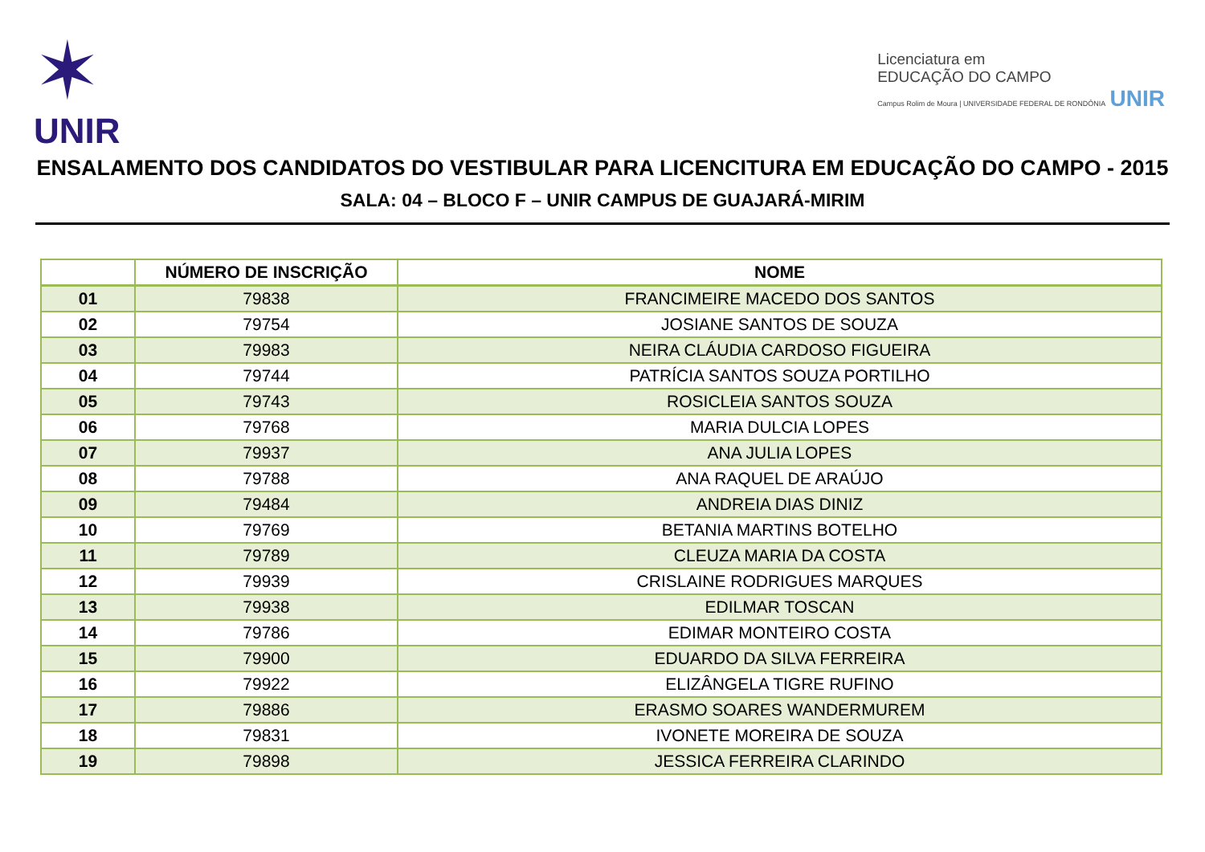✶
UNIR
Licenciatura em
EDUCAÇÃO DO CAMPO
Campus Rolim de Moura | UNIVERSIDADE FEDERAL DE RONDÔNIA UNIR
ENSALAMENTO DOS CANDIDATOS DO VESTIBULAR PARA LICENCITURA EM EDUCAÇÃO DO CAMPO - 2015
SALA: 04 – BLOCO F – UNIR CAMPUS DE GUAJARÁ-MIRIM
| | NÚMERO DE INSCRIÇÃO | NOME |
| --- | --- | --- |
| 01 | 79838 | FRANCIMEIRE MACEDO DOS SANTOS |
| 02 | 79754 | JOSIANE SANTOS DE SOUZA |
| 03 | 79983 | NEIRA CLÁUDIA CARDOSO FIGUEIRA |
| 04 | 79744 | PATRÍCIA SANTOS SOUZA PORTILHO |
| 05 | 79743 | ROSICLEIA SANTOS SOUZA |
| 06 | 79768 | MARIA DULCIA LOPES |
| 07 | 79937 | ANA JULIA LOPES |
| 08 | 79788 | ANA RAQUEL DE ARAÚJO |
| 09 | 79484 | ANDREIA DIAS DINIZ |
| 10 | 79769 | BETANIA MARTINS BOTELHO |
| 11 | 79789 | CLEUZA MARIA DA COSTA |
| 12 | 79939 | CRISLAINE RODRIGUES MARQUES |
| 13 | 79938 | EDILMAR TOSCAN |
| 14 | 79786 | EDIMAR MONTEIRO COSTA |
| 15 | 79900 | EDUARDO DA SILVA FERREIRA |
| 16 | 79922 | ELIZÂNGELA TIGRE RUFINO |
| 17 | 79886 | ERASMO SOARES WANDERMUREM |
| 18 | 79831 | IVONETE MOREIRA DE SOUZA |
| 19 | 79898 | JESSICA FERREIRA CLARINDO |